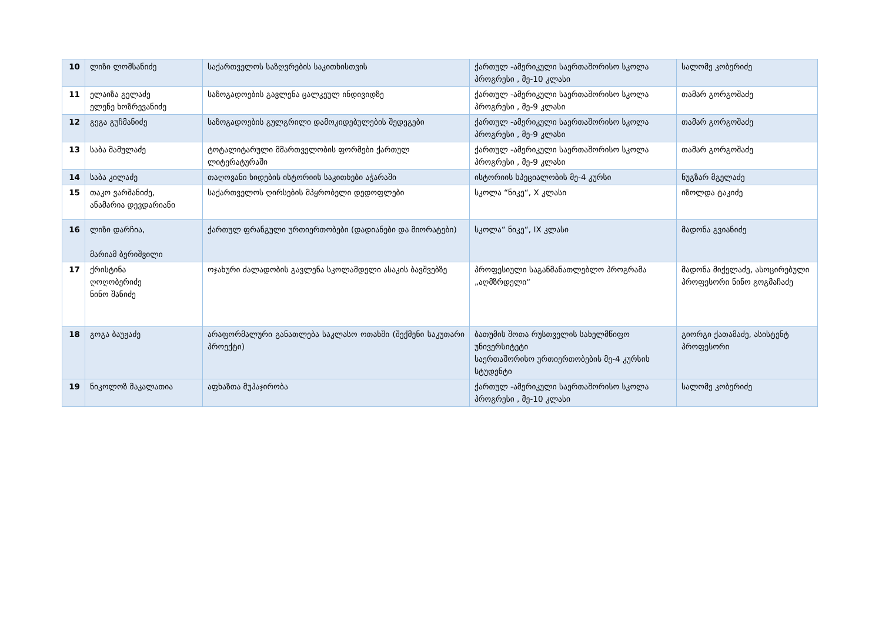| 10 | ლიზი ლომსანიძე | საქართველოს საზღვრების საკითხისთვის | ქართულ -ამერიკული საერთაშორისო სკოლა პროგრესი , მე-10 კლასი | სალომე კობერიძე |
| 11 | ელაიზა გელაძე ელენე ხოზრევანიძე | საზოგადოების გავლენა ცალკეულ ინდივიდზე | ქართულ -ამერიკული საერთაშორისო სკოლა პროგრესი , მე-9 კლასი | თამარ გორგოშაძე |
| 12 | გეგა გუჩმანიძე | საზოგადოების გულგრილი დამოკიდებულების შედეგები | ქართულ -ამერიკული საერთაშორისო სკოლა პროგრესი , მე-9 კლასი | თამარ გორგოშაძე |
| 13 | საბა მამულაძე | ტოტალიტარული მმართველობის ფორმები ქართულ ლიტერატურაში | ქართულ -ამერიკული საერთაშორისო სკოლა პროგრესი , მე-9 კლასი | თამარ გორგოშაძე |
| 14 | საბა კილაძე | თაღოვანი ხიდების ისტორიის საკითხები აჭარაში | ისტორიის სპეციალობის მე-4 კურსი | ნუგზარ მგელაძე |
| 15 | თაკო ვარშანიძე, ანამარია დევდარიანი | საქართველოს ღირსების მპყრობელი დედოფლები | სკოლა “ნიკე“, X კლასი | იზოლდა ტაკიძე |
| 16 | ლიზი დარჩია, მარიამ ბერიშვილი | ქართულ ფრანგული ურთიერთობები (დადიანები და მიორატები) | სკოლა“ ნიკე“, IX კლასი | მადონა გვიანიძე |
| 17 | ქრისტინა ღოღობერიძე ნინო შანიძე | ოჯახური ძალადობის გავლენა სკოლამდელი ასაკის ბავშვებზე | პროფესიული საგანმანათლებლო პროგრამა „აღმზრდელი“ | მადონა მიქელაძე, ასოცირებული პროფესორი ნინო გოგმაჩაძე |
| 18 | გოგა ბაუჟაძე | არაფორმალური განათლება საკლასო ოთახში (შექმენი საკუთარი პროექტი) | ბათუმის შოთა რუსთველის სახელმწიფო უნივერსიტეტი საერთაშორისო ურთიერთობების მე-4 კურსის სტუდენტი | გიორგი ქათამაძე, ასისტენტ პროფესორი |
| 19 | ნიკოლოზ მაკალათია | აფხაზთა მუჰაჯირობა | ქართულ -ამერიკული საერთაშორისო სკოლა პროგრესი , მე-10 კლასი | სალომე კობერიძე |